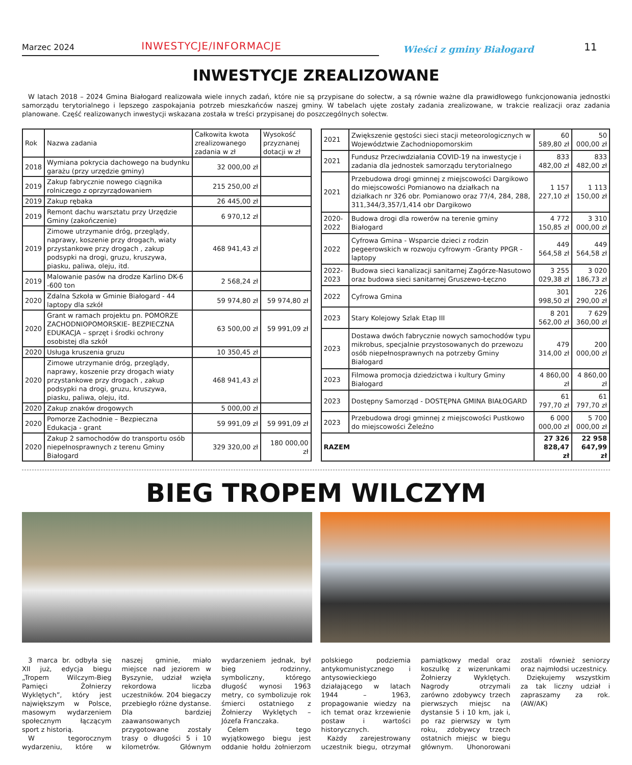Wieści z gminy Białogard 11
Marzec 2024 INWESTYCJE/INFORMACJE
INWESTYCJE ZREALIZOWANE
W latach 2018 – 2024 Gmina Białogard realizowała wiele innych zadań, które nie są przypisane do sołectw, a są równie ważne dla prawidłowego funkcjonowania jednostki samorządu terytorialnego i lepszego zaspokajania potrzeb mieszkańców naszej gminy. W tabelach ujęte zostały zadania zrealizowane, w trakcie realizacji oraz zadania planowane. Część realizowanych inwestycji wskazana została w treści przypisanej do poszczególnych sołectw.
| Rok | Nazwa zadania | Całkowita kwota zrealizowanego zadania w zł | Wysokość przyznanej dotacji w zł |
| --- | --- | --- | --- |
| 2018 | Wymiana pokrycia dachowego na budynku garażu (przy urzędzie gminy) | 32 000,00 zł | |
| 2019 | Zakup fabrycznie nowego ciągnika rolniczego z oprzyrządowaniem | 215 250,00 zł | |
| 2019 | Zakup rębaka | 26 445,00 zł | |
| 2019 | Remont dachu warsztatu przy Urzędzie Gminy (zakończenie) | 6 970,12 zł | |
| 2019 | Zimowe utrzymanie dróg, przeglądy, naprawy, koszenie przy drogach, wiaty przystankowe przy drogach , zakup podsypki na drogi, gruzu, kruszywa, piasku, paliwa, oleju, itd. | 468 941,43 zł | |
| 2019 | Malowanie pasów na drodze Karlino DK-6 -600 ton | 2 568,24 zł | |
| 2020 | Zdalna Szkoła w Gminie Białogard - 44 laptopy dla szkół | 59 974,80 zł | 59 974,80 zł |
| 2020 | Grant w ramach projektu pn. POMORZE ZACHODNIOPOMORSKIE- BEZPIECZNA EDUKACJA – sprzęt i środki ochrony osobistej dla szkół | 63 500,00 zł | 59 991,09 zł |
| 2020 | Usługa kruszenia gruzu | 10 350,45 zł | |
| 2020 | Zimowe utrzymanie dróg, przeglądy, naprawy, koszenie przy drogach wiaty przystankowe przy drogach , zakup podsypki na drogi, gruzu, kruszywa, piasku, paliwa, oleju, itd. | 468 941,43 zł | |
| 2020 | Zakup znaków drogowych | 5 000,00 zł | |
| 2020 | Pomorze Zachodnie – Bezpieczna Edukacja - grant | 59 991,09 zł | 59 991,09 zł |
| 2020 | Zakup 2 samochodów do transportu osób niepełnosprawnych z terenu Gminy Białogard | 329 320,00 zł | 180 000,00 zł |
| 2021 | Zwiększenie gęstości sieci stacji meteorologicznych w Województwie Zachodniopomorskim | 60 589,80 zł | 50 000,00 zł |
| 2021 | Fundusz Przeciwdziałania COVID-19 na inwestycje i zadania dla jednostek samorządu terytorialnego | 833 482,00 zł | 833 482,00 zł |
| 2021 | Przebudowa drogi gminnej z miejscowości Dargikowo do miejscowości Pomianowo na działkach na działkach nr 326 obr. Pomianowo oraz 77/4, 284, 288, 311,344/3,357/1,414 obr Dargikowo | 1 157 227,10 zł | 1 113 150,00 zł |
| 2020-2022 | Budowa drogi dla rowerów na terenie gminy Białogard | 4 772 150,85 zł | 3 310 000,00 zł |
| 2022 | Cyfrowa Gmina - Wsparcie dzieci z rodzin pegeerowskich w rozwoju cyfrowym -Granty PPGR - laptopy | 449 564,58 zł | 449 564,58 zł |
| 2022-2023 | Budowa sieci kanalizacji sanitarnej Zagórze-Nasutowo oraz budowa sieci sanitarnej Gruszewo-Łęczno | 3 255 029,38 zł | 3 020 186,73 zł |
| 2022 | Cyfrowa Gmina | 301 998,50 zł | 226 290,00 zł |
| 2023 | Stary Kolejowy Szlak Etap III | 8 201 562,00 zł | 7 629 360,00 zł |
| 2023 | Dostawa dwóch fabrycznie nowych samochodów typu mikrobus, specjalnie przystosowanych do przewozu osób niepełnosprawnych na potrzeby Gminy Białogard | 479 314,00 zł | 200 000,00 zł |
| 2023 | Filmowa promocja dziedzictwa i kultury Gminy Białogard | 4 860,00 zł | 4 860,00 zł |
| 2023 | Dostępny Samorząd - DOSTĘPNA GMINA BIAŁOGARD | 61 797,70 zł | 61 797,70 zł |
| 2023 | Przebudowa drogi gminnej z miejscowości Pustkowo do miejscowości Żeleźno | 6 000 000,00 zł | 5 700 000,00 zł |
| RAZEM | | 27 326 828,47 zł | 22 958 647,99 zł |
BIEG TROPEM WILCZYM
3 marca br. odbyła się XII już, edycja biegu „Tropem Wilczym-Bieg Pamięci Żołnierzy Wyklętych”, który jest największym w Polsce, masowym wydarzeniem społecznym łączącym sport z historią.
W tegorocznym wydarzeniu, które w naszej gminie, miało miejsce nad jeziorem w Byszynie, udział wzięła rekordowa liczba uczestników. 204 biegaczy przebiegło różne dystanse. Dla bardziej zaawansowanych przygotowane zostały trasy o długości 5 i 10 kilometrów. Głównym wydarzeniem jednak, był bieg rodzinny, symboliczny, którego długość wynosi 1963 metry, co symbolizuje rok śmierci ostatniego z Żołnierzy Wyklętych – Józefa Franczaka.
Celem tego wyjątkowego biegu jest oddanie hołdu żołnierzom polskiego podziemia antykomunistycznego i antysowieckiego działającego w latach 1944 – 1963, propagowanie wiedzy na ich temat oraz krzewienie postaw i wartości historycznych.
Każdy zarejestrowany uczestnik biegu, otrzymał pamiątkowy medal oraz koszulkę z wizerunkami Żołnierzy Wyklętych. Nagrody otrzymali zarówno zdobywcy trzech pierwszych miejsc na dystansie 5 i 10 km, jak i, po raz pierwszy w tym roku, zdobywcy trzech ostatnich miejsc w biegu głównym. Uhonorowani zostali również seniorzy oraz najmłodsi uczestnicy.
Dziękujemy wszystkim za tak liczny udział i zapraszamy za rok. (AW/AK)